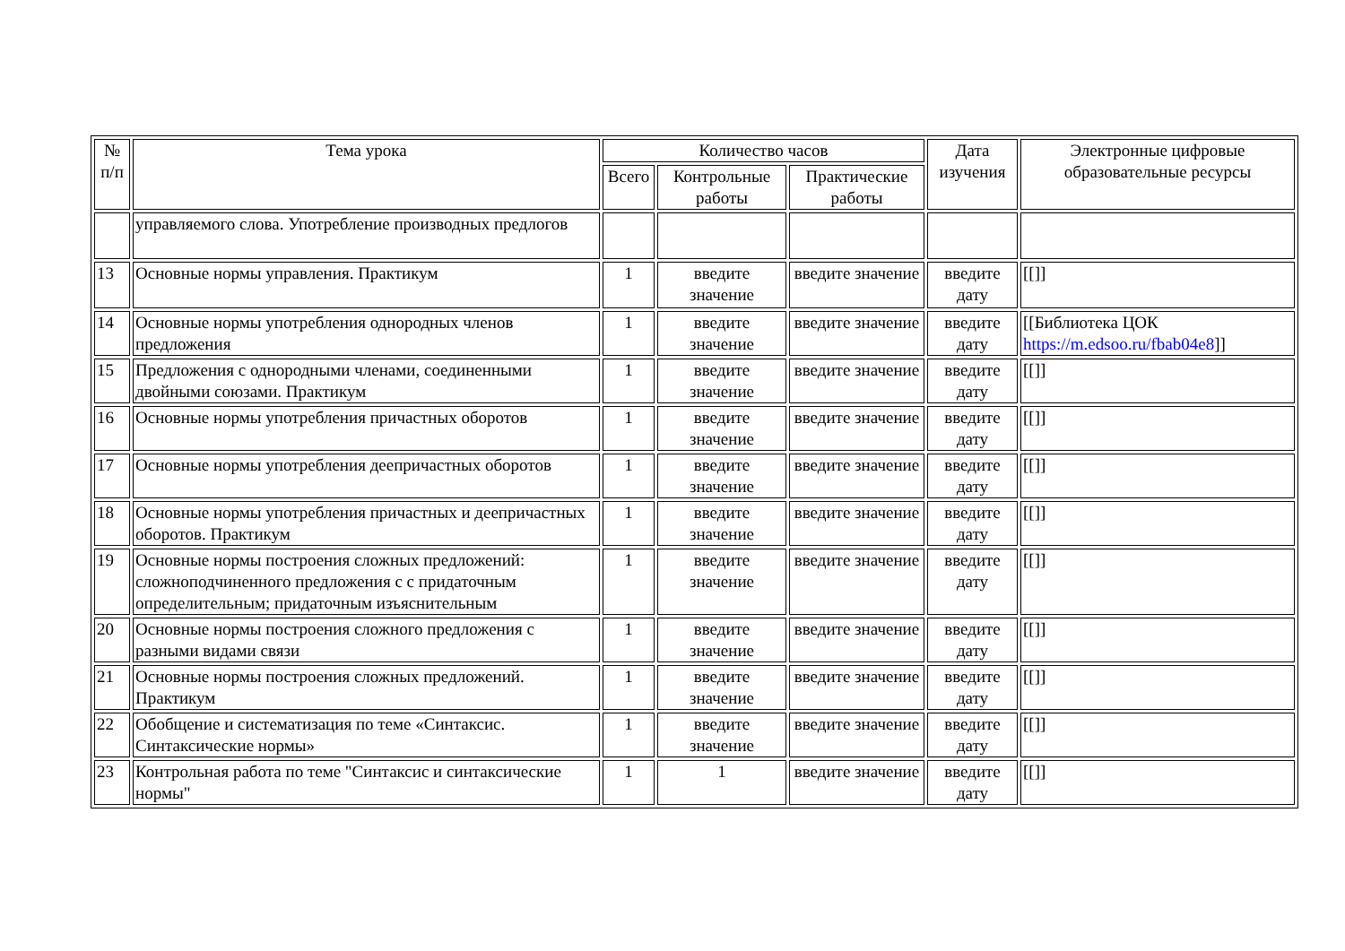| № п/п | Тема урока | Количество часов | | | Дата изучения | Электронные цифровые образовательные ресурсы |
| --- | --- | --- | --- | --- | --- | --- |
| | | Всего | Контрольные работы | Практические работы | | |
| | управляемого слова. Употребление производных предлогов | | | | | |
| 13 | Основные нормы управления. Практикум | 1 | введите значение | введите значение | введите дату | [[]] |
| 14 | Основные нормы употребления однородных членов предложения | 1 | введите значение | введите значение | введите дату | [[Библиотека ЦОК https://m.edsoo.ru/fbab04e8 ]] |
| 15 | Предложения с однородными членами, соединенными двойными союзами. Практикум | 1 | введите значение | введите значение | введите дату | [[]] |
| 16 | Основные нормы употребления причастных оборотов | 1 | введите значение | введите значение | введите дату | [[]] |
| 17 | Основные нормы употребления деепричастных оборотов | 1 | введите значение | введите значение | введите дату | [[]] |
| 18 | Основные нормы употребления причастных и деепричастных оборотов. Практикум | 1 | введите значение | введите значение | введите дату | [[]] |
| 19 | Основные нормы построения сложных предложений: сложноподчиненного предложения с с придаточным определительным; придаточным изъяснительным | 1 | введите значение | введите значение | введите дату | [[]] |
| 20 | Основные нормы построения сложного предложения с разными видами связи | 1 | введите значение | введите значение | введите дату | [[]] |
| 21 | Основные нормы построения сложных предложений. Практикум | 1 | введите значение | введите значение | введите дату | [[]] |
| 22 | Обобщение и систематизация по теме «Синтаксис. Синтаксические нормы» | 1 | введите значение | введите значение | введите дату | [[]] |
| 23 | Контрольная работа по теме "Синтаксис и синтаксические нормы" | 1 | 1 | введите значение | введите дату | [[]] |